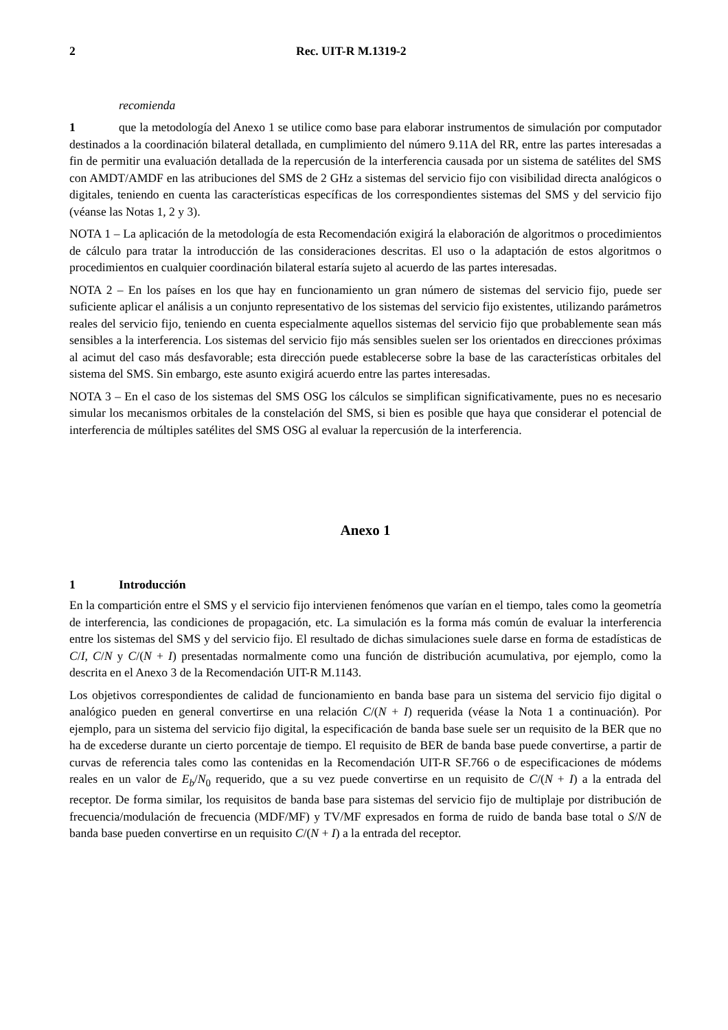2 Rec. UIT-R M.1319-2
recomienda
1 que la metodología del Anexo 1 se utilice como base para elaborar instrumentos de simulación por computador destinados a la coordinación bilateral detallada, en cumplimiento del número 9.11A del RR, entre las partes interesadas a fin de permitir una evaluación detallada de la repercusión de la interferencia causada por un sistema de satélites del SMS con AMDT/AMDF en las atribuciones del SMS de 2 GHz a sistemas del servicio fijo con visibilidad directa analógicos o digitales, teniendo en cuenta las características específicas de los correspondientes sistemas del SMS y del servicio fijo (véanse las Notas 1, 2 y 3).
NOTA 1 – La aplicación de la metodología de esta Recomendación exigirá la elaboración de algoritmos o procedimientos de cálculo para tratar la introducción de las consideraciones descritas. El uso o la adaptación de estos algoritmos o procedimientos en cualquier coordinación bilateral estaría sujeto al acuerdo de las partes interesadas.
NOTA 2 – En los países en los que hay en funcionamiento un gran número de sistemas del servicio fijo, puede ser suficiente aplicar el análisis a un conjunto representativo de los sistemas del servicio fijo existentes, utilizando parámetros reales del servicio fijo, teniendo en cuenta especialmente aquellos sistemas del servicio fijo que probablemente sean más sensibles a la interferencia. Los sistemas del servicio fijo más sensibles suelen ser los orientados en direcciones próximas al acimut del caso más desfavorable; esta dirección puede establecerse sobre la base de las características orbitales del sistema del SMS. Sin embargo, este asunto exigirá acuerdo entre las partes interesadas.
NOTA 3 – En el caso de los sistemas del SMS OSG los cálculos se simplifican significativamente, pues no es necesario simular los mecanismos orbitales de la constelación del SMS, si bien es posible que haya que considerar el potencial de interferencia de múltiples satélites del SMS OSG al evaluar la repercusión de la interferencia.
Anexo 1
1 Introducción
En la compartición entre el SMS y el servicio fijo intervienen fenómenos que varían en el tiempo, tales como la geometría de interferencia, las condiciones de propagación, etc. La simulación es la forma más común de evaluar la interferencia entre los sistemas del SMS y del servicio fijo. El resultado de dichas simulaciones suele darse en forma de estadísticas de C/I, C/N y C/(N + I) presentadas normalmente como una función de distribución acumulativa, por ejemplo, como la descrita en el Anexo 3 de la Recomendación UIT-R M.1143.
Los objetivos correspondientes de calidad de funcionamiento en banda base para un sistema del servicio fijo digital o analógico pueden en general convertirse en una relación C/(N + I) requerida (véase la Nota 1 a continuación). Por ejemplo, para un sistema del servicio fijo digital, la especificación de banda base suele ser un requisito de la BER que no ha de excederse durante un cierto porcentaje de tiempo. El requisito de BER de banda base puede convertirse, a partir de curvas de referencia tales como las contenidas en la Recomendación UIT-R SF.766 o de especificaciones de módems reales en un valor de E<sub>b</sub>/N<sub>0</sub> requerido, que a su vez puede convertirse en un requisito de C/(N + I) a la entrada del receptor. De forma similar, los requisitos de banda base para sistemas del servicio fijo de multiplaje por distribución de frecuencia/modulación de frecuencia (MDF/MF) y TV/MF expresados en forma de ruido de banda base total o S/N de banda base pueden convertirse en un requisito C/(N + I) a la entrada del receptor.